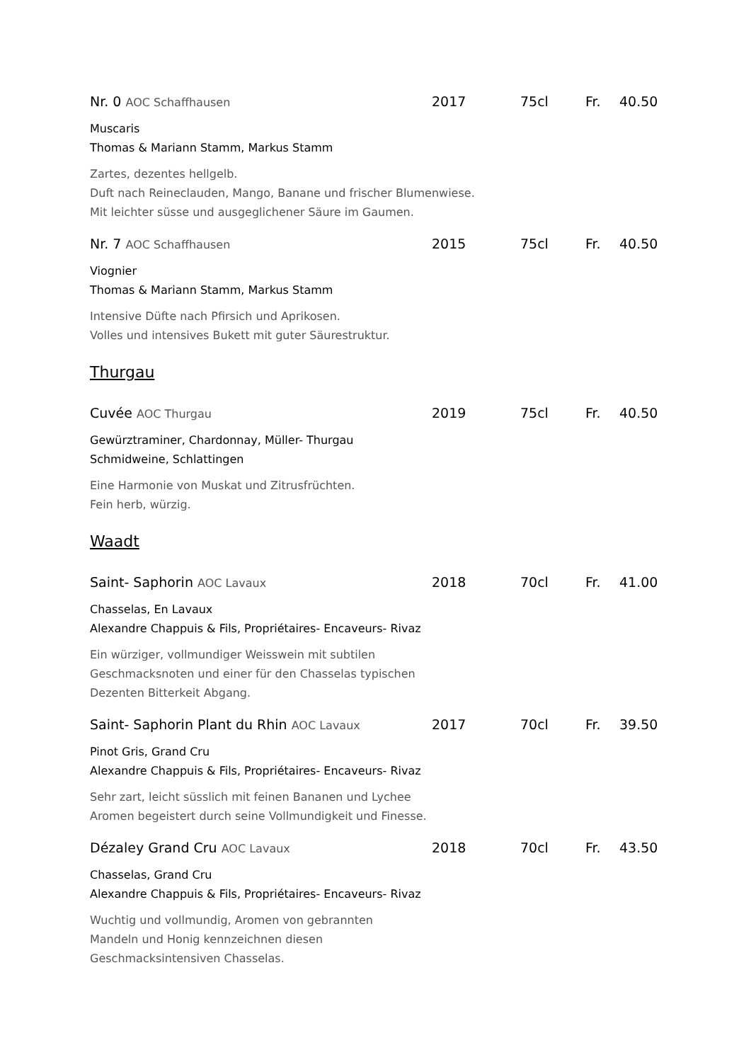Nr. 0 AOC Schaffhausen 2017 75cl Fr. 40.50
Muscaris
Thomas & Mariann Stamm, Markus Stamm
Zartes, dezentes hellgelb.
Duft nach Reineclauden, Mango, Banane und frischer Blumenwiese.
Mit leichter süsse und ausgeglichener Säure im Gaumen.
Nr. 7 AOC Schaffhausen 2015 75cl Fr. 40.50
Viognier
Thomas & Mariann Stamm, Markus Stamm
Intensive Düfte nach Pfirsich und Aprikosen.
Volles und intensives Bukett mit guter Säurestruktur.
Thurgau
Cuvée AOC Thurgau 2019 75cl Fr. 40.50
Gewürztraminer, Chardonnay, Müller- Thurgau
Schmidweine, Schlattingen
Eine Harmonie von Muskat und Zitrusfrüchten.
Fein herb, würzig.
Waadt
Saint- Saphorin AOC Lavaux 2018 70cl Fr. 41.00
Chasselas, En Lavaux
Alexandre Chappuis & Fils, Propriétaires- Encaveurs- Rivaz
Ein würziger, vollmundiger Weisswein mit subtilen
Geschmacksnoten und einer für den Chasselas typischen
Dezenten Bitterkeit Abgang.
Saint- Saphorin Plant du Rhin AOC Lavaux 2017 70cl Fr. 39.50
Pinot Gris, Grand Cru
Alexandre Chappuis & Fils, Propriétaires- Encaveurs- Rivaz
Sehr zart, leicht süsslich mit feinen Bananen und Lychee
Aromen begeistert durch seine Vollmundigkeit und Finesse.
Dézaley Grand Cru AOC Lavaux 2018 70cl Fr. 43.50
Chasselas, Grand Cru
Alexandre Chappuis & Fils, Propriétaires- Encaveurs- Rivaz
Wuchtig und vollmundig, Aromen von gebrannten
Mandeln und Honig kennzeichnen diesen
Geschmacksintensiven Chasselas.